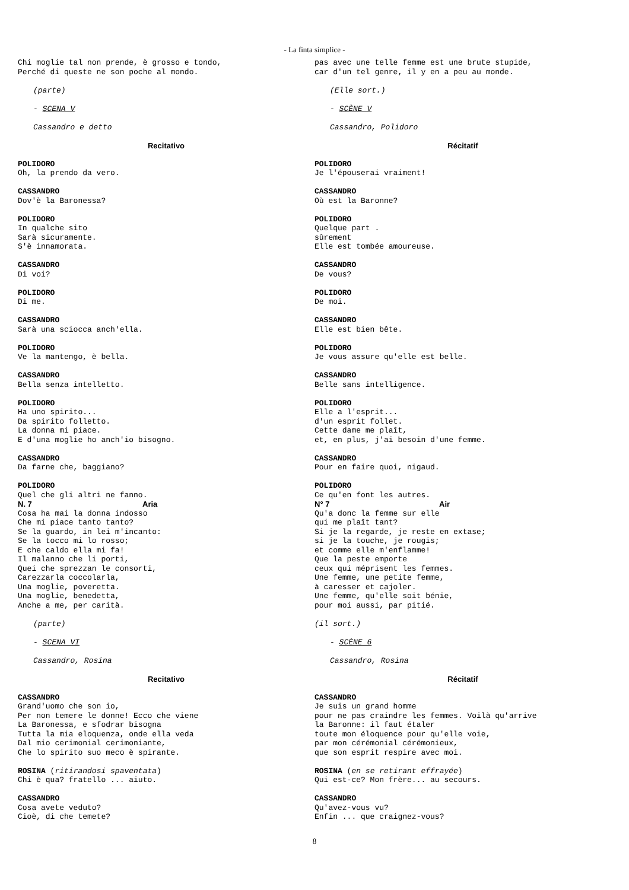- La finta simplice -
Chi moglie tal non prende, è grosso e tondo, Perché di queste ne son poche al mondo.
(parte)
- SCENA V
Cassandro e detto
Recitativo
POLIDORO Oh, la prendo da vero.
CASSANDRO Dov'è la Baronessa?
POLIDORO In qualche sito Sarà sicuramente. S'è innamorata.
CASSANDRO Di voi?
POLIDORO Di me.
CASSANDRO Sarà una sciocca anch'ella.
POLIDORO Ve la mantengo, è bella.
CASSANDRO Bella senza intelletto.
POLIDORO Ha uno spirito... Da spirito folletto. La donna mi piace. E d'una moglie ho anch'io bisogno.
CASSANDRO Da farne che, baggiano?
POLIDORO
Quel che gli altri ne fanno.
N. 7 Aria
Cosa ha mai la donna indosso Che mi piace tanto tanto? Se la guardo, in lei m'incanto: Se la tocco mi lo rosso; E che caldo ella mi fa! Il malanno che li porti, Quei che sprezzan le consorti, Carezzarla coccolarla, Una moglie, poveretta. Una moglie, benedetta, Anche a me, per carità.
(parte)
- SCENA VI
Cassandro, Rosina
Recitativo
CASSANDRO Grand'uomo che son io, Per non temere le donne! Ecco che viene La Baronessa, e sfodrar bisogna Tutta la mia eloquenza, onde ella veda Dal mio cerimonial cerimoniante, Che lo spirito suo meco è spirante.
ROSINA (ritirandosi spaventata) Chi è qua? fratello ... aiuto.
CASSANDRO Cosa avete veduto? Cioè, di che temete?
pas avec une telle femme est une brute stupide, car d'un tel genre, il y en a peu au monde.
(Elle sort.)
- SCÈNE V
Cassandro, Polidoro
Récitatif
POLIDORO Je l'épouserai vraiment!
CASSANDRO Où est la Baronne?
POLIDORO Quelque part . sûrement Elle est tombée amoureuse.
CASSANDRO De vous?
POLIDORO De moi.
CASSANDRO Elle est bien bête.
POLIDORO Je vous assure qu'elle est belle.
CASSANDRO Belle sans intelligence.
POLIDORO Elle a l'esprit... d'un esprit follet. Cette dame me plaît, et, en plus, j'ai besoin d'une femme.
CASSANDRO Pour en faire quoi, nigaud.
POLIDORO
Ce qu'en font les autres.
N° 7 Air
Qu'a donc la femme sur elle qui me plaît tant? Si je la regarde, je reste en extase; si je la touche, je rougis; et comme elle m'enflamme! Que la peste emporte ceux qui méprisent les femmes. Une femme, une petite femme, à caresser et cajoler. Une femme, qu'elle soit bénie, pour moi aussi, par pitié.
(il sort.)
- SCÈNE 6
Cassandro, Rosina
Récitatif
CASSANDRO Je suis un grand homme pour ne pas craindre les femmes. Voilà qu'arrive la Baronne: il faut étaler toute mon éloquence pour qu'elle voie, par mon cérémonial cérémonieux, que son esprit respire avec moi.
ROSINA (en se retirant effrayée) Qui est-ce? Mon frère... au secours.
CASSANDRO Qu'avez-vous vu? Enfin ... que craignez-vous?
8